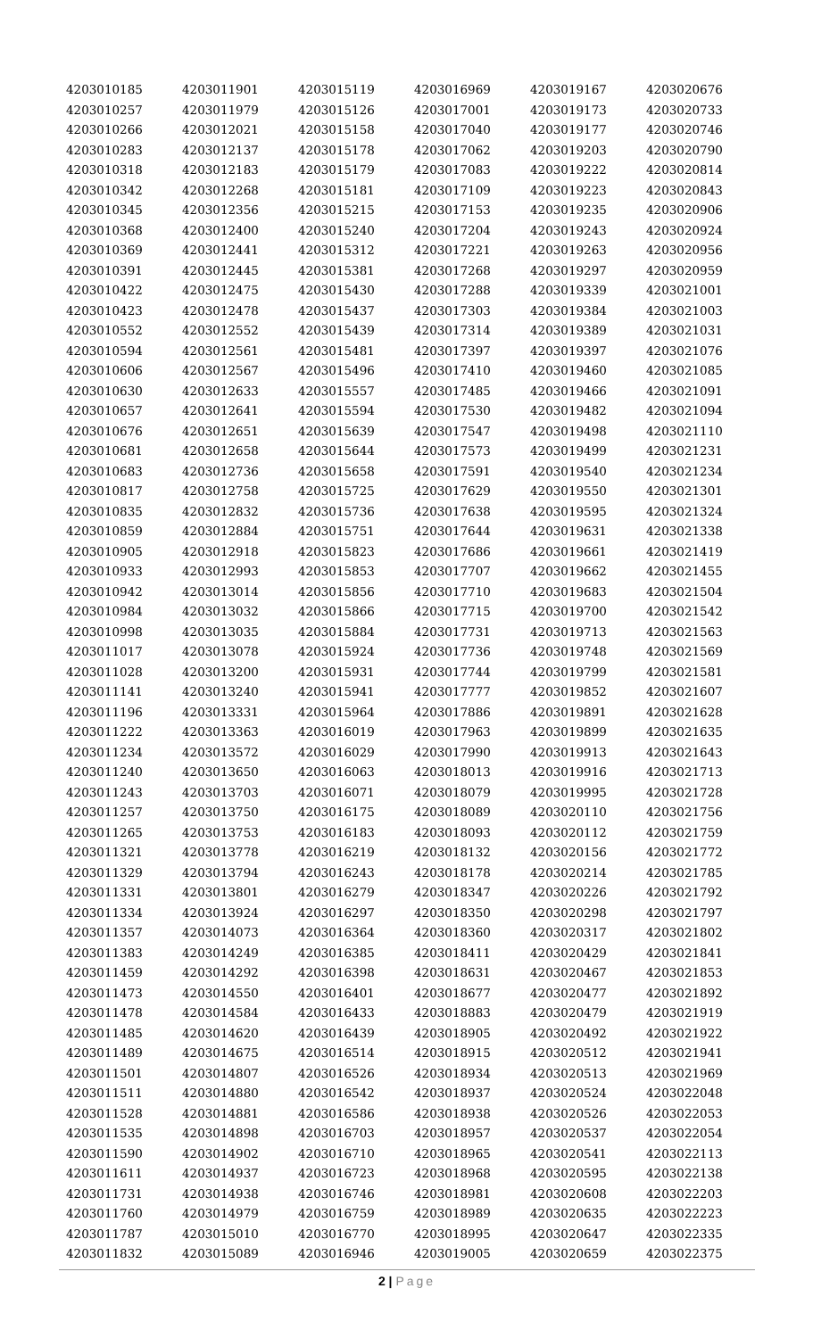| 4203010185 | 4203011901 | 4203015119 | 4203016969 | 4203019167 | 4203020676 |
| 4203010257 | 4203011979 | 4203015126 | 4203017001 | 4203019173 | 4203020733 |
| 4203010266 | 4203012021 | 4203015158 | 4203017040 | 4203019177 | 4203020746 |
| 4203010283 | 4203012137 | 4203015178 | 4203017062 | 4203019203 | 4203020790 |
| 4203010318 | 4203012183 | 4203015179 | 4203017083 | 4203019222 | 4203020814 |
| 4203010342 | 4203012268 | 4203015181 | 4203017109 | 4203019223 | 4203020843 |
| 4203010345 | 4203012356 | 4203015215 | 4203017153 | 4203019235 | 4203020906 |
| 4203010368 | 4203012400 | 4203015240 | 4203017204 | 4203019243 | 4203020924 |
| 4203010369 | 4203012441 | 4203015312 | 4203017221 | 4203019263 | 4203020956 |
| 4203010391 | 4203012445 | 4203015381 | 4203017268 | 4203019297 | 4203020959 |
| 4203010422 | 4203012475 | 4203015430 | 4203017288 | 4203019339 | 4203021001 |
| 4203010423 | 4203012478 | 4203015437 | 4203017303 | 4203019384 | 4203021003 |
| 4203010552 | 4203012552 | 4203015439 | 4203017314 | 4203019389 | 4203021031 |
| 4203010594 | 4203012561 | 4203015481 | 4203017397 | 4203019397 | 4203021076 |
| 4203010606 | 4203012567 | 4203015496 | 4203017410 | 4203019460 | 4203021085 |
| 4203010630 | 4203012633 | 4203015557 | 4203017485 | 4203019466 | 4203021091 |
| 4203010657 | 4203012641 | 4203015594 | 4203017530 | 4203019482 | 4203021094 |
| 4203010676 | 4203012651 | 4203015639 | 4203017547 | 4203019498 | 4203021110 |
| 4203010681 | 4203012658 | 4203015644 | 4203017573 | 4203019499 | 4203021231 |
| 4203010683 | 4203012736 | 4203015658 | 4203017591 | 4203019540 | 4203021234 |
| 4203010817 | 4203012758 | 4203015725 | 4203017629 | 4203019550 | 4203021301 |
| 4203010835 | 4203012832 | 4203015736 | 4203017638 | 4203019595 | 4203021324 |
| 4203010859 | 4203012884 | 4203015751 | 4203017644 | 4203019631 | 4203021338 |
| 4203010905 | 4203012918 | 4203015823 | 4203017686 | 4203019661 | 4203021419 |
| 4203010933 | 4203012993 | 4203015853 | 4203017707 | 4203019662 | 4203021455 |
| 4203010942 | 4203013014 | 4203015856 | 4203017710 | 4203019683 | 4203021504 |
| 4203010984 | 4203013032 | 4203015866 | 4203017715 | 4203019700 | 4203021542 |
| 4203010998 | 4203013035 | 4203015884 | 4203017731 | 4203019713 | 4203021563 |
| 4203011017 | 4203013078 | 4203015924 | 4203017736 | 4203019748 | 4203021569 |
| 4203011028 | 4203013200 | 4203015931 | 4203017744 | 4203019799 | 4203021581 |
| 4203011141 | 4203013240 | 4203015941 | 4203017777 | 4203019852 | 4203021607 |
| 4203011196 | 4203013331 | 4203015964 | 4203017886 | 4203019891 | 4203021628 |
| 4203011222 | 4203013363 | 4203016019 | 4203017963 | 4203019899 | 4203021635 |
| 4203011234 | 4203013572 | 4203016029 | 4203017990 | 4203019913 | 4203021643 |
| 4203011240 | 4203013650 | 4203016063 | 4203018013 | 4203019916 | 4203021713 |
| 4203011243 | 4203013703 | 4203016071 | 4203018079 | 4203019995 | 4203021728 |
| 4203011257 | 4203013750 | 4203016175 | 4203018089 | 4203020110 | 4203021756 |
| 4203011265 | 4203013753 | 4203016183 | 4203018093 | 4203020112 | 4203021759 |
| 4203011321 | 4203013778 | 4203016219 | 4203018132 | 4203020156 | 4203021772 |
| 4203011329 | 4203013794 | 4203016243 | 4203018178 | 4203020214 | 4203021785 |
| 4203011331 | 4203013801 | 4203016279 | 4203018347 | 4203020226 | 4203021792 |
| 4203011334 | 4203013924 | 4203016297 | 4203018350 | 4203020298 | 4203021797 |
| 4203011357 | 4203014073 | 4203016364 | 4203018360 | 4203020317 | 4203021802 |
| 4203011383 | 4203014249 | 4203016385 | 4203018411 | 4203020429 | 4203021841 |
| 4203011459 | 4203014292 | 4203016398 | 4203018631 | 4203020467 | 4203021853 |
| 4203011473 | 4203014550 | 4203016401 | 4203018677 | 4203020477 | 4203021892 |
| 4203011478 | 4203014584 | 4203016433 | 4203018883 | 4203020479 | 4203021919 |
| 4203011485 | 4203014620 | 4203016439 | 4203018905 | 4203020492 | 4203021922 |
| 4203011489 | 4203014675 | 4203016514 | 4203018915 | 4203020512 | 4203021941 |
| 4203011501 | 4203014807 | 4203016526 | 4203018934 | 4203020513 | 4203021969 |
| 4203011511 | 4203014880 | 4203016542 | 4203018937 | 4203020524 | 4203022048 |
| 4203011528 | 4203014881 | 4203016586 | 4203018938 | 4203020526 | 4203022053 |
| 4203011535 | 4203014898 | 4203016703 | 4203018957 | 4203020537 | 4203022054 |
| 4203011590 | 4203014902 | 4203016710 | 4203018965 | 4203020541 | 4203022113 |
| 4203011611 | 4203014937 | 4203016723 | 4203018968 | 4203020595 | 4203022138 |
| 4203011731 | 4203014938 | 4203016746 | 4203018981 | 4203020608 | 4203022203 |
| 4203011760 | 4203014979 | 4203016759 | 4203018989 | 4203020635 | 4203022223 |
| 4203011787 | 4203015010 | 4203016770 | 4203018995 | 4203020647 | 4203022335 |
| 4203011832 | 4203015089 | 4203016946 | 4203019005 | 4203020659 | 4203022375 |
2 | Page